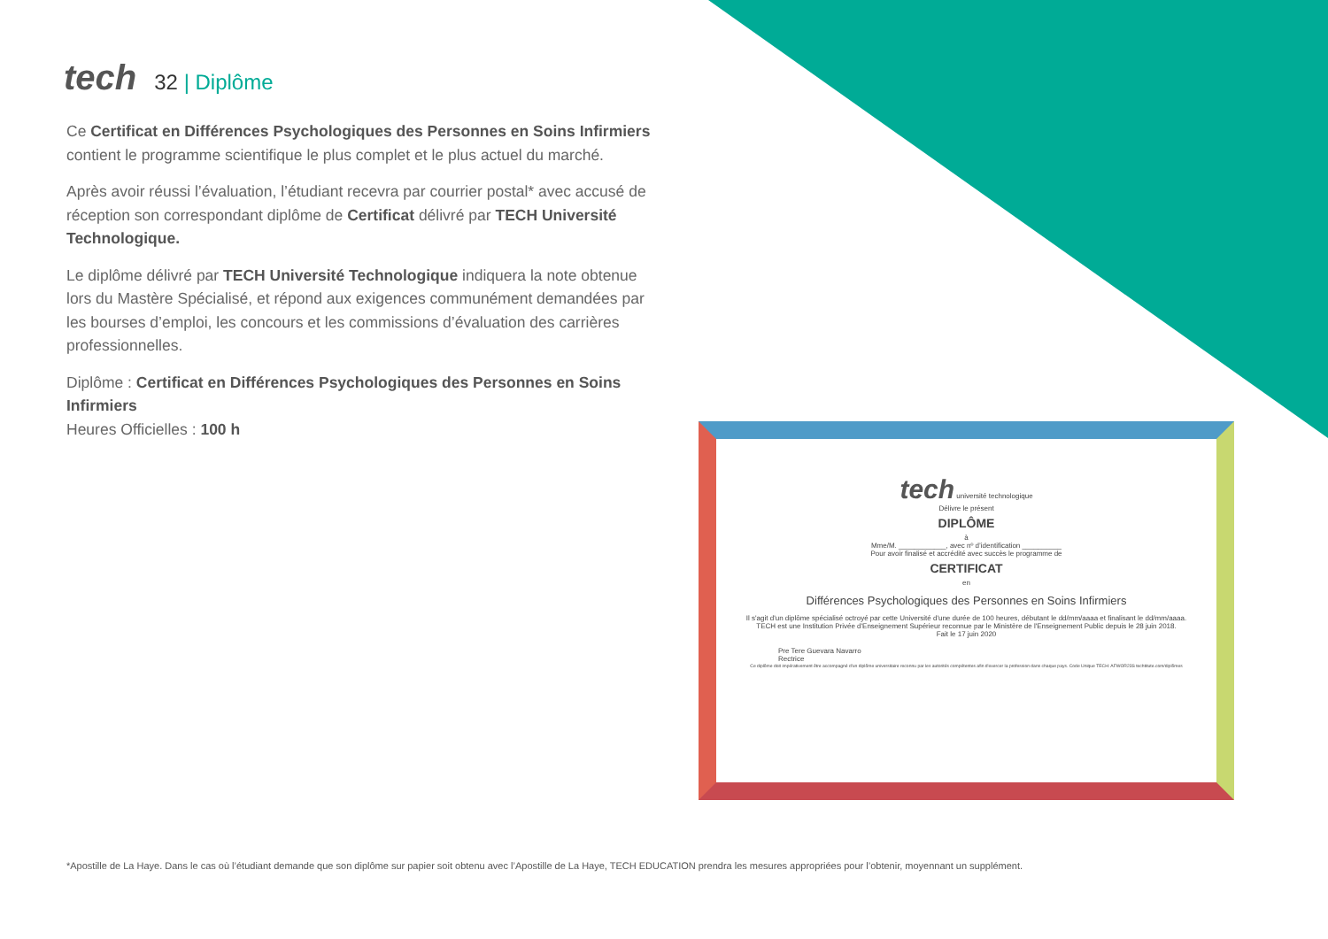tech
32 | Diplôme
Ce Certificat en Différences Psychologiques des Personnes en Soins Infirmiers contient le programme scientifique le plus complet et le plus actuel du marché.
Après avoir réussi l’évaluation, l’étudiant recevra par courrier postal* avec accusé de réception son correspondant diplôme de Certificat délivré par TECH Université Technologique.
Le diplôme délivré par TECH Université Technologique indiquera la note obtenue lors du Mastère Spécialisé, et répond aux exigences communément demandées par les bourses d’emploi, les concours et les commissions d’évaluation des carrières professionnelles.
Diplôme : Certificat en Différences Psychologiques des Personnes en Soins Infirmiers
Heures Officielles : 100 h
tech université technologique
Délivre le présent
DIPLÔME
à
Mme/M. ____________, avec nº d’identification __________
Pour avoir finalisé et accrédité avec succès le programme de
CERTIFICAT
en
Différences Psychologiques des Personnes en Soins Infirmiers
Il s'agit d'un diplôme spécialisé octroyé par cette Université d'une durée de 100 heures, débutant le dd/mm/aaaa et finalisant le dd/mm/aaaa.
TECH est une Institution Privée d'Enseignement Supérieur reconnue par le Ministère de l'Enseignement Public depuis le 28 juin 2018.
Fait le 17 juin 2020
Pre Tere Guevara Navarro
Rectrice
Ce diplôme doit impérativement être accompagné d'un diplôme universitaire reconnu par les autorités compétentes afin d'exercer la profession dans chaque pays. Code Unique TECH: AFWOR23S techtitute.com/diplômes
*Apostille de La Haye. Dans le cas où l’étudiant demande que son diplôme sur papier soit obtenu avec l’Apostille de La Haye, TECH EDUCATION prendra les mesures appropriées pour l’obtenir, moyennant un supplément.